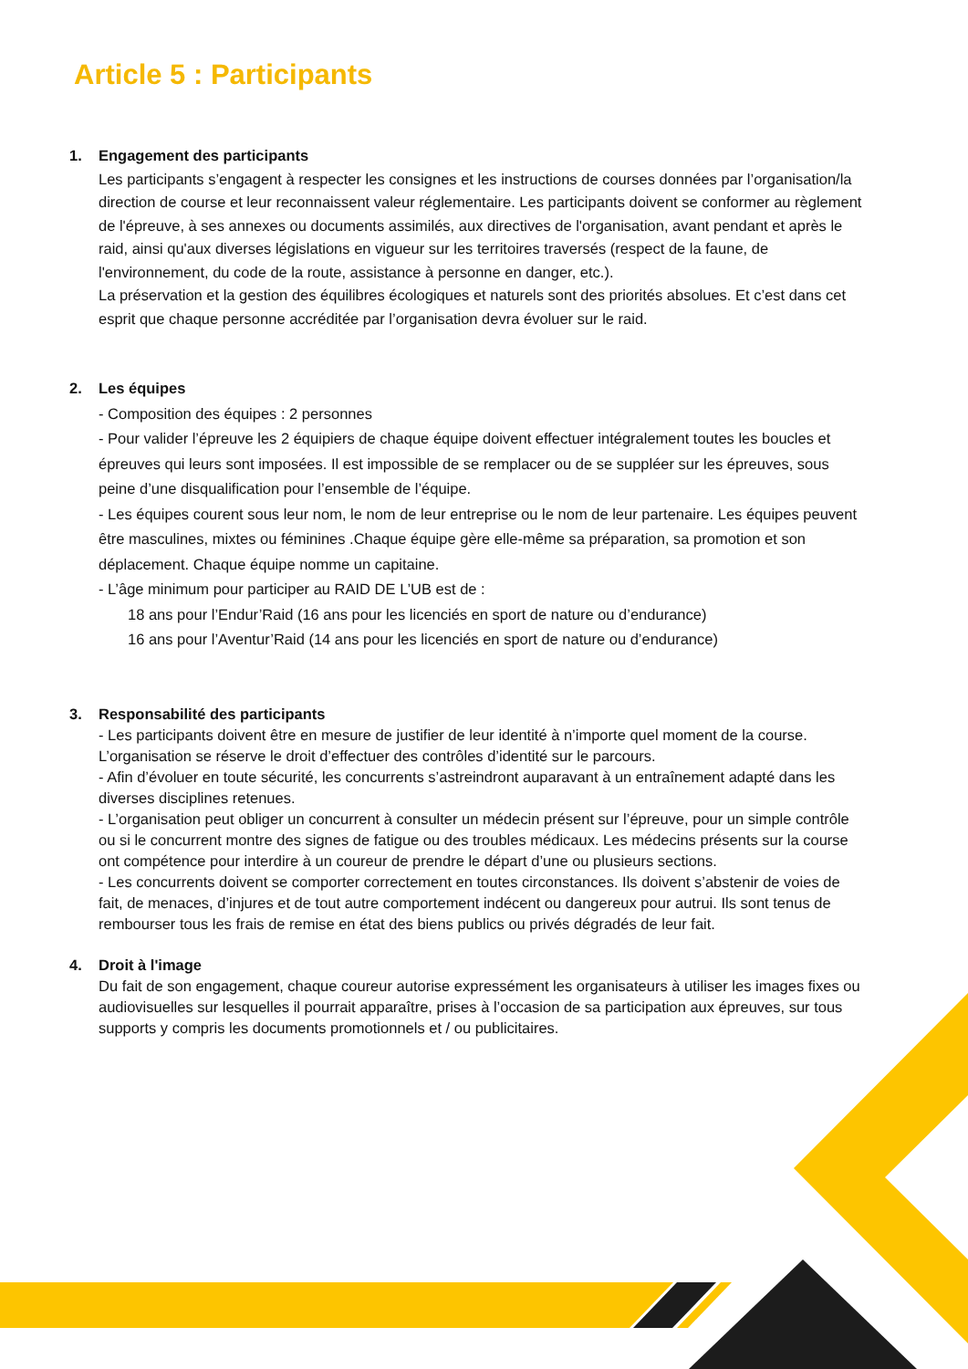Article 5 : Participants
1. Engagement des participants
Les participants s’engagent à respecter les consignes et les instructions de courses données par l’organisation/la direction de course et leur reconnaissent valeur réglementaire. Les participants doivent se conformer au règlement de l'épreuve, à ses annexes ou documents assimilés, aux directives de l'organisation, avant pendant et après le raid, ainsi qu'aux diverses législations en vigueur sur les territoires traversés (respect de la faune, de l'environnement, du code de la route, assistance à personne en danger, etc.).
La préservation et la gestion des équilibres écologiques et naturels sont des priorités absolues. Et c’est dans cet esprit que chaque personne accréditée par l’organisation devra évoluer sur le raid.
2. Les équipes
- Composition des équipes : 2 personnes
- Pour valider l’épreuve les 2 équipiers de chaque équipe doivent effectuer intégralement toutes les boucles et épreuves qui leurs sont imposées. Il est impossible de se remplacer ou de se suppléer sur les épreuves, sous peine d’une disqualification pour l’ensemble de l’équipe.
- Les équipes courent sous leur nom, le nom de leur entreprise ou le nom de leur partenaire. Les équipes peuvent être masculines, mixtes ou féminines .Chaque équipe gère elle-même sa préparation, sa promotion et son déplacement. Chaque équipe nomme un capitaine.
- L’âge minimum pour participer au RAID DE L’UB est de :
18 ans pour l’Endur’Raid (16 ans pour les licenciés en sport de nature ou d’endurance)
16 ans pour l’Aventur’Raid (14 ans pour les licenciés en sport de nature ou d’endurance)
3. Responsabilité des participants
- Les participants doivent être en mesure de justifier de leur identité à n’importe quel moment de la course. L’organisation se réserve le droit d’effectuer des contrôles d’identité sur le parcours.
- Afin d’évoluer en toute sécurité, les concurrents s’astreindront auparavant à un entraînement adapté dans les diverses disciplines retenues.
- L’organisation peut obliger un concurrent à consulter un médecin présent sur l’épreuve, pour un simple contrôle ou si le concurrent montre des signes de fatigue ou des troubles médicaux. Les médecins présents sur la course ont compétence pour interdire à un coureur de prendre le départ d’une ou plusieurs sections.
- Les concurrents doivent se comporter correctement en toutes circonstances. Ils doivent s’abstenir de voies de fait, de menaces, d’injures et de tout autre comportement indécent ou dangereux pour autrui. Ils sont tenus de rembourser tous les frais de remise en état des biens publics ou privés dégradés de leur fait.
4. Droit à l'image
Du fait de son engagement, chaque coureur autorise expressément les organisateurs à utiliser les images fixes ou audiovisuelles sur lesquelles il pourrait apparaître, prises à l’occasion de sa participation aux épreuves, sur tous supports y compris les documents promotionnels et / ou publicitaires.